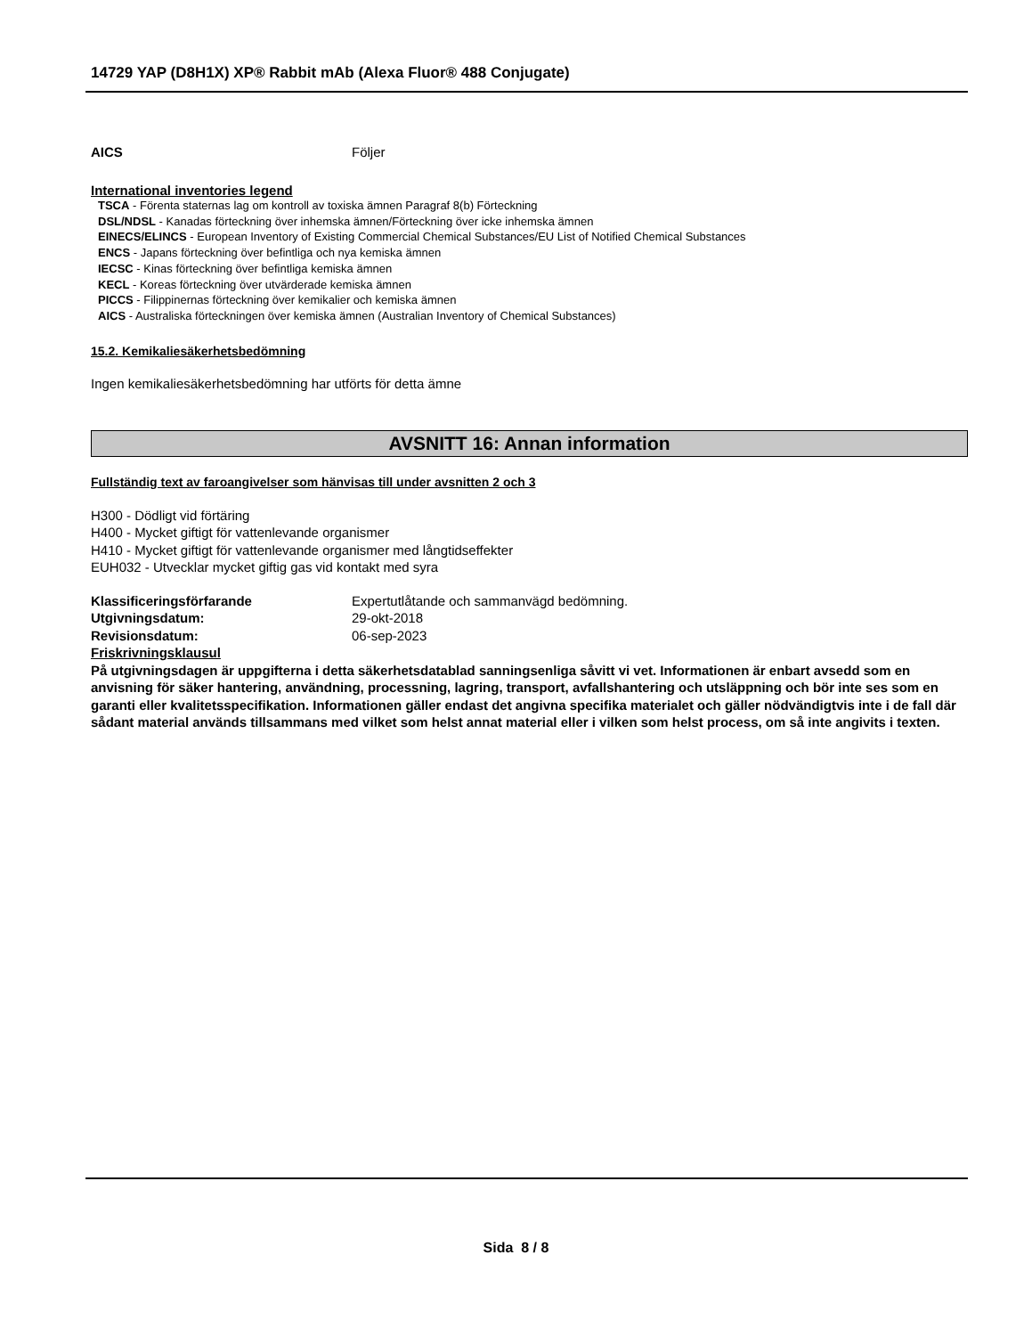14729 YAP (D8H1X) XP® Rabbit mAb (Alexa Fluor® 488 Conjugate)
AICS Följer
International inventories legend
TSCA - Förenta staternas lag om kontroll av toxiska ämnen Paragraf 8(b) Förteckning
DSL/NDSL - Kanadas förteckning över inhemska ämnen/Förteckning över icke inhemska ämnen
EINECS/ELINCS - European Inventory of Existing Commercial Chemical Substances/EU List of Notified Chemical Substances
ENCS - Japans förteckning över befintliga och nya kemiska ämnen
IECSC - Kinas förteckning över befintliga kemiska ämnen
KECL - Koreas förteckning över utvärderade kemiska ämnen
PICCS - Filippinernas förteckning över kemikalier och kemiska ämnen
AICS - Australiska förteckningen över kemiska ämnen (Australian Inventory of Chemical Substances)
15.2. Kemikaliesäkerhetsbedömning
Ingen kemikaliesäkerhetsbedömning har utförts för detta ämne
AVSNITT 16: Annan information
Fullständig text av faroangivelser som hänvisas till under avsnitten 2 och 3
H300 - Dödligt vid förtäring
H400 - Mycket giftigt för vattenlevande organismer
H410 - Mycket giftigt för vattenlevande organismer med långtidseffekter
EUH032 - Utvecklar mycket giftig gas vid kontakt med syra
Klassificeringsförfarande Expertutlåtande och sammanvägd bedömning.
Utgivningsdatum: 29-okt-2018
Revisionsdatum: 06-sep-2023
Friskrivningsklausul
På utgivningsdagen är uppgifterna i detta säkerhetsdatablad sanningsenliga såvitt vi vet. Informationen är enbart avsedd som en anvisning för säker hantering, användning, processning, lagring, transport, avfallshantering och utsläppning och bör inte ses som en garanti eller kvalitetsspecifikation. Informationen gäller endast det angivna specifika materialet och gäller nödvändigtvis inte i de fall där sådant material används tillsammans med vilket som helst annat material eller i vilken som helst process, om så inte angivits i texten.
Sida 8 / 8